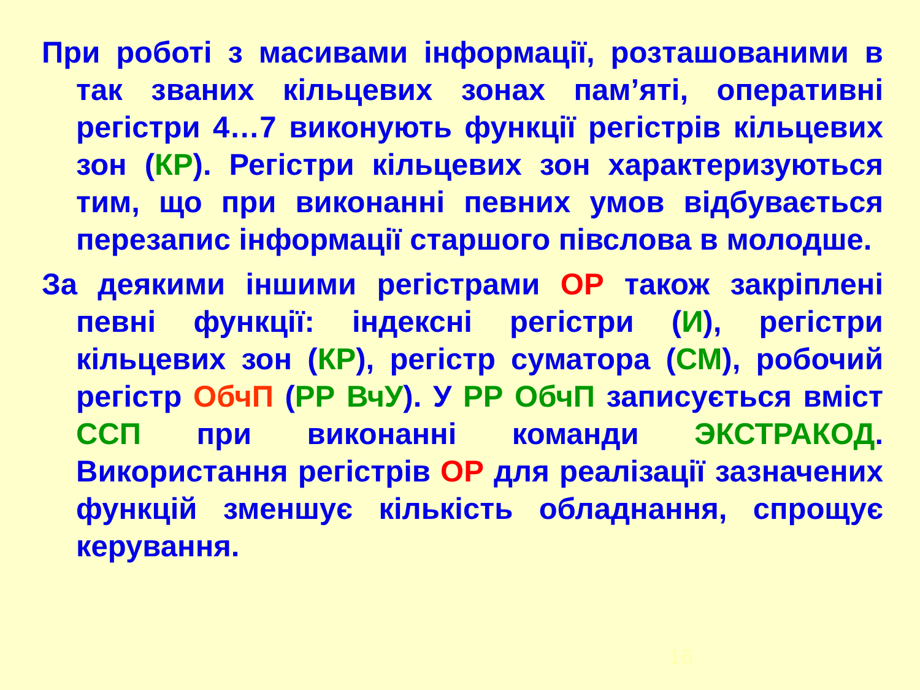При роботі з масивами інформації, розташованими в так званих кільцевих зонах пам’яті, оперативні регістри 4…7 виконують функції регістрів кільцевих зон (КР). Регістри кільцевих зон характеризуються тим, що при виконанні певних умов відбувається перезапис інформації старшого півслова в молодше.
За деякими іншими регістрами ОР також закріплені певні функції: індексні регістри (И), регістри кільцевих зон (КР), регістр суматора (СМ), робочий регістр ОбчП (РР ВчУ). У РР ОбчП записується вміст ССП при виконанні команди ЭКСТРАКОД. Використання регістрів ОР для реалізації зазначених функцій зменшує кількість обладнання, спрощує керування.
16